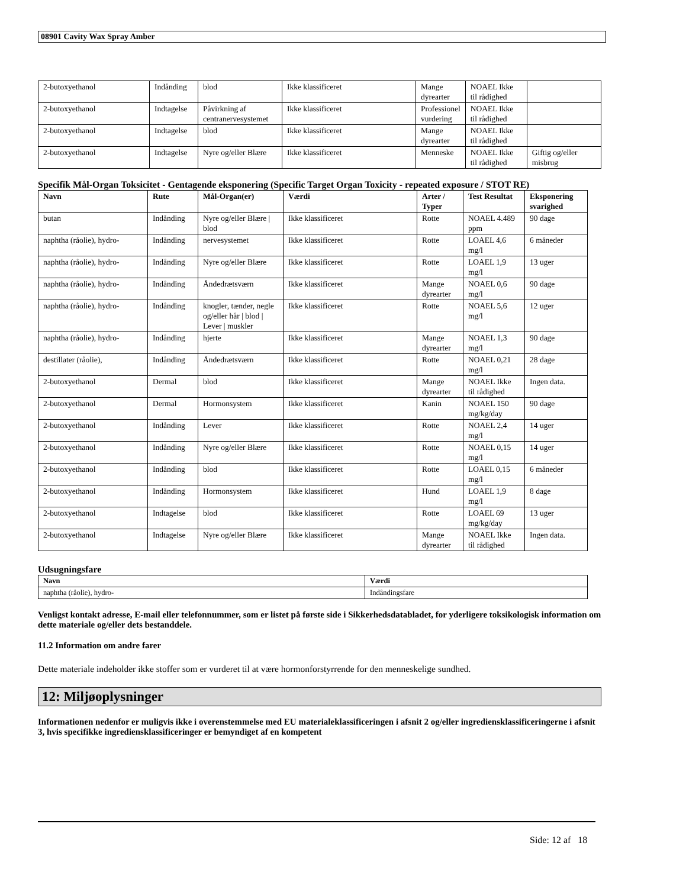08901 Cavity Wax Spray Amber
| 2-butoxyethanol | Indånding | blod | Ikke klassificeret | Mange dyrearter | NOAEL Ikke til rådighed | |
| 2-butoxyethanol | Indtagelse | Påvirkning af centranervesystemet | Ikke klassificeret | Professionel vurdering | NOAEL Ikke til rådighed | |
| 2-butoxyethanol | Indtagelse | blod | Ikke klassificeret | Mange dyrearter | NOAEL Ikke til rådighed | |
| 2-butoxyethanol | Indtagelse | Nyre og/eller Blære | Ikke klassificeret | Menneske | NOAEL Ikke til rådighed | Giftig og/eller misbrug |
Specifik Mål-Organ Toksicitet - Gentagende eksponering (Specific Target Organ Toxicity - repeated exposure / STOT RE)
| Navn | Rute | Mål-Organ(er) | Værdi | Arter / Typer | Test Resultat | Eksponering svarighed |
| --- | --- | --- | --- | --- | --- | --- |
| butan | Indånding | Nyre og/eller Blære / blod | Ikke klassificeret | Rotte | NOAEL 4.489 ppm | 90 dage |
| naphtha (råolie), hydro- | Indånding | nervesystemet | Ikke klassificeret | Rotte | LOAEL 4,6 mg/l | 6 måneder |
| naphtha (råolie), hydro- | Indånding | Nyre og/eller Blære | Ikke klassificeret | Rotte | LOAEL 1,9 mg/l | 13 uger |
| naphtha (råolie), hydro- | Indånding | Åndedrætsværn | Ikke klassificeret | Mange dyrearter | NOAEL 0,6 mg/l | 90 dage |
| naphtha (råolie), hydro- | Indånding | knogler, tænder, negle og/eller hår / blod / Lever / muskler | Ikke klassificeret | Rotte | NOAEL 5,6 mg/l | 12 uger |
| naphtha (råolie), hydro- | Indånding | hjerte | Ikke klassificeret | Mange dyrearter | NOAEL 1,3 mg/l | 90 dage |
| destillater (råolie), | Indånding | Åndedrætsværn | Ikke klassificeret | Rotte | NOAEL 0,21 mg/l | 28 dage |
| 2-butoxyethanol | Dermal | blod | Ikke klassificeret | Mange dyrearter | NOAEL Ikke til rådighed | Ingen data. |
| 2-butoxyethanol | Dermal | Hormonsystem | Ikke klassificeret | Kanin | NOAEL 150 mg/kg/day | 90 dage |
| 2-butoxyethanol | Indånding | Lever | Ikke klassificeret | Rotte | NOAEL 2,4 mg/l | 14 uger |
| 2-butoxyethanol | Indånding | Nyre og/eller Blære | Ikke klassificeret | Rotte | NOAEL 0,15 mg/l | 14 uger |
| 2-butoxyethanol | Indånding | blod | Ikke klassificeret | Rotte | LOAEL 0,15 mg/l | 6 måneder |
| 2-butoxyethanol | Indånding | Hormonsystem | Ikke klassificeret | Hund | LOAEL 1,9 mg/l | 8 dage |
| 2-butoxyethanol | Indtagelse | blod | Ikke klassificeret | Rotte | LOAEL 69 mg/kg/day | 13 uger |
| 2-butoxyethanol | Indtagelse | Nyre og/eller Blære | Ikke klassificeret | Mange dyrearter | NOAEL Ikke til rådighed | Ingen data. |
Udsugningsfare
| Navn | Værdi |
| --- | --- |
| naphtha (råolie), hydro- | Indåndingsfare |
Venligst kontakt adresse, E-mail eller telefonnummer, som er listet på første side i Sikkerhedsdatabladet, for yderligere toksikologisk information om dette materiale og/eller dets bestanddele.
11.2 Information om andre farer
Dette materiale indeholder ikke stoffer som er vurderet til at være hormonforstyrrende for den menneskelige sundhed.
12: Miljøoplysninger
Informationen nedenfor er muligvis ikke i overenstemmelse med EU materialeklassificeringen i afsnit 2 og/eller ingrediensklassificeringerne i afsnit 3, hvis specifikke ingrediensklassificeringer er bemyndiget af en kompetent
Side: 12 af 18